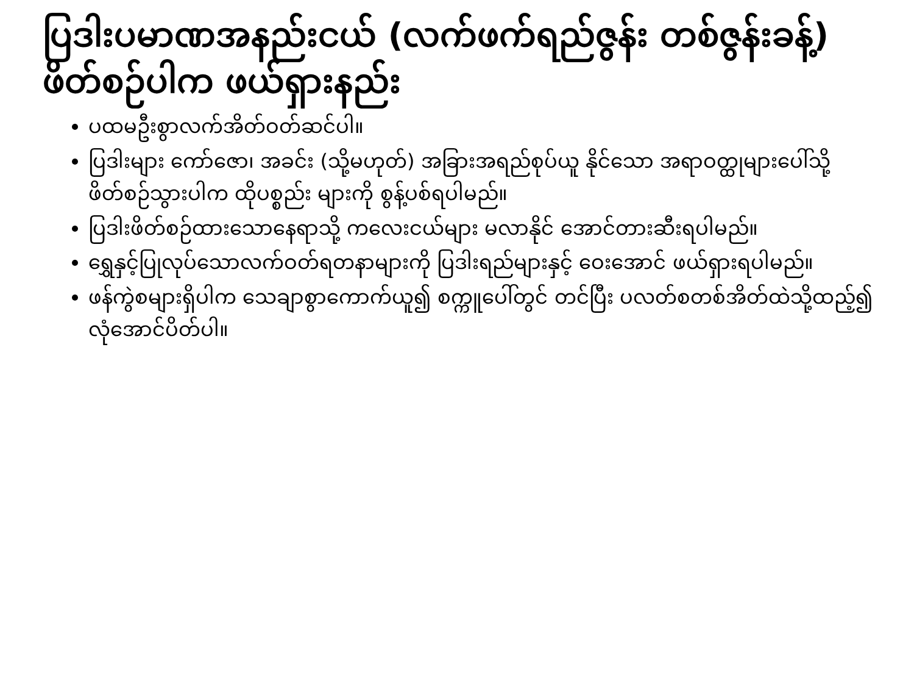ပြဒါးပမာဏအနည်းငယ် (လက်ဖက်ရည်ဇွန်း တစ်ဇွန်းခန့်) ဖိတ်စဉ်ပါက ဖယ်ရှားနည်း
ပထမဦးစွာလက်အိတ်ဝတ်ဆင်ပါ။
ပြဒါးများ ကော်ဇော၊ အခင်း (သို့မဟုတ်) အခြားအရည်စုပ်ယူ နိုင်သော အရာဝတ္ထုများပေါ်သို့ ဖိတ်စဉ်သွားပါက ထိုပစ္စည်း များကို စွန့်ပစ်ရပါမည်။
ပြဒါးဖိတ်စဉ်ထားသောနေရာသို့ ကလေးငယ်များ မလာနိုင် အောင်တားဆီးရပါမည်။
ရွှေနှင့်ပြုလုပ်သောလက်ဝတ်ရတနာများကို ပြဒါးရည်များနှင့် ဝေးအောင် ဖယ်ရှားရပါမည်။
ဖန်ကွဲစများရှိပါက သေချာစွာကောက်ယူ၍ စက္ကူပေါ်တွင် တင်ပြီး ပလတ်စတစ်အိတ်ထဲသို့ထည့်၍ လုံအောင်ပိတ်ပါ။